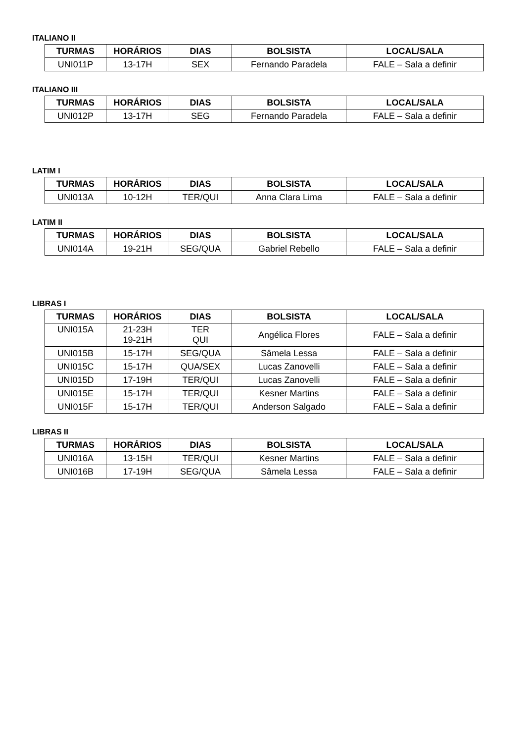ITALIANO II
| TURMAS | HORÁRIOS | DIAS | BOLSISTA | LOCAL/SALA |
| --- | --- | --- | --- | --- |
| UNI011P | 13-17H | SEX | Fernando Paradela | FALE – Sala a definir |
ITALIANO III
| TURMAS | HORÁRIOS | DIAS | BOLSISTA | LOCAL/SALA |
| --- | --- | --- | --- | --- |
| UNI012P | 13-17H | SEG | Fernando Paradela | FALE – Sala a definir |
LATIM I
| TURMAS | HORÁRIOS | DIAS | BOLSISTA | LOCAL/SALA |
| --- | --- | --- | --- | --- |
| UNI013A | 10-12H | TER/QUI | Anna Clara Lima | FALE – Sala a definir |
LATIM II
| TURMAS | HORÁRIOS | DIAS | BOLSISTA | LOCAL/SALA |
| --- | --- | --- | --- | --- |
| UNI014A | 19-21H | SEG/QUA | Gabriel Rebello | FALE – Sala a definir |
LIBRAS I
| TURMAS | HORÁRIOS | DIAS | BOLSISTA | LOCAL/SALA |
| --- | --- | --- | --- | --- |
| UNI015A | 21-23H 19-21H | TER QUI | Angélica Flores | FALE – Sala a definir |
| UNI015B | 15-17H | SEG/QUA | Sâmela Lessa | FALE – Sala a definir |
| UNI015C | 15-17H | QUA/SEX | Lucas Zanovelli | FALE – Sala a definir |
| UNI015D | 17-19H | TER/QUI | Lucas Zanovelli | FALE – Sala a definir |
| UNI015E | 15-17H | TER/QUI | Kesner Martins | FALE – Sala a definir |
| UNI015F | 15-17H | TER/QUI | Anderson Salgado | FALE – Sala a definir |
LIBRAS II
| TURMAS | HORÁRIOS | DIAS | BOLSISTA | LOCAL/SALA |
| --- | --- | --- | --- | --- |
| UNI016A | 13-15H | TER/QUI | Kesner Martins | FALE – Sala a definir |
| UNI016B | 17-19H | SEG/QUA | Sâmela Lessa | FALE – Sala a definir |